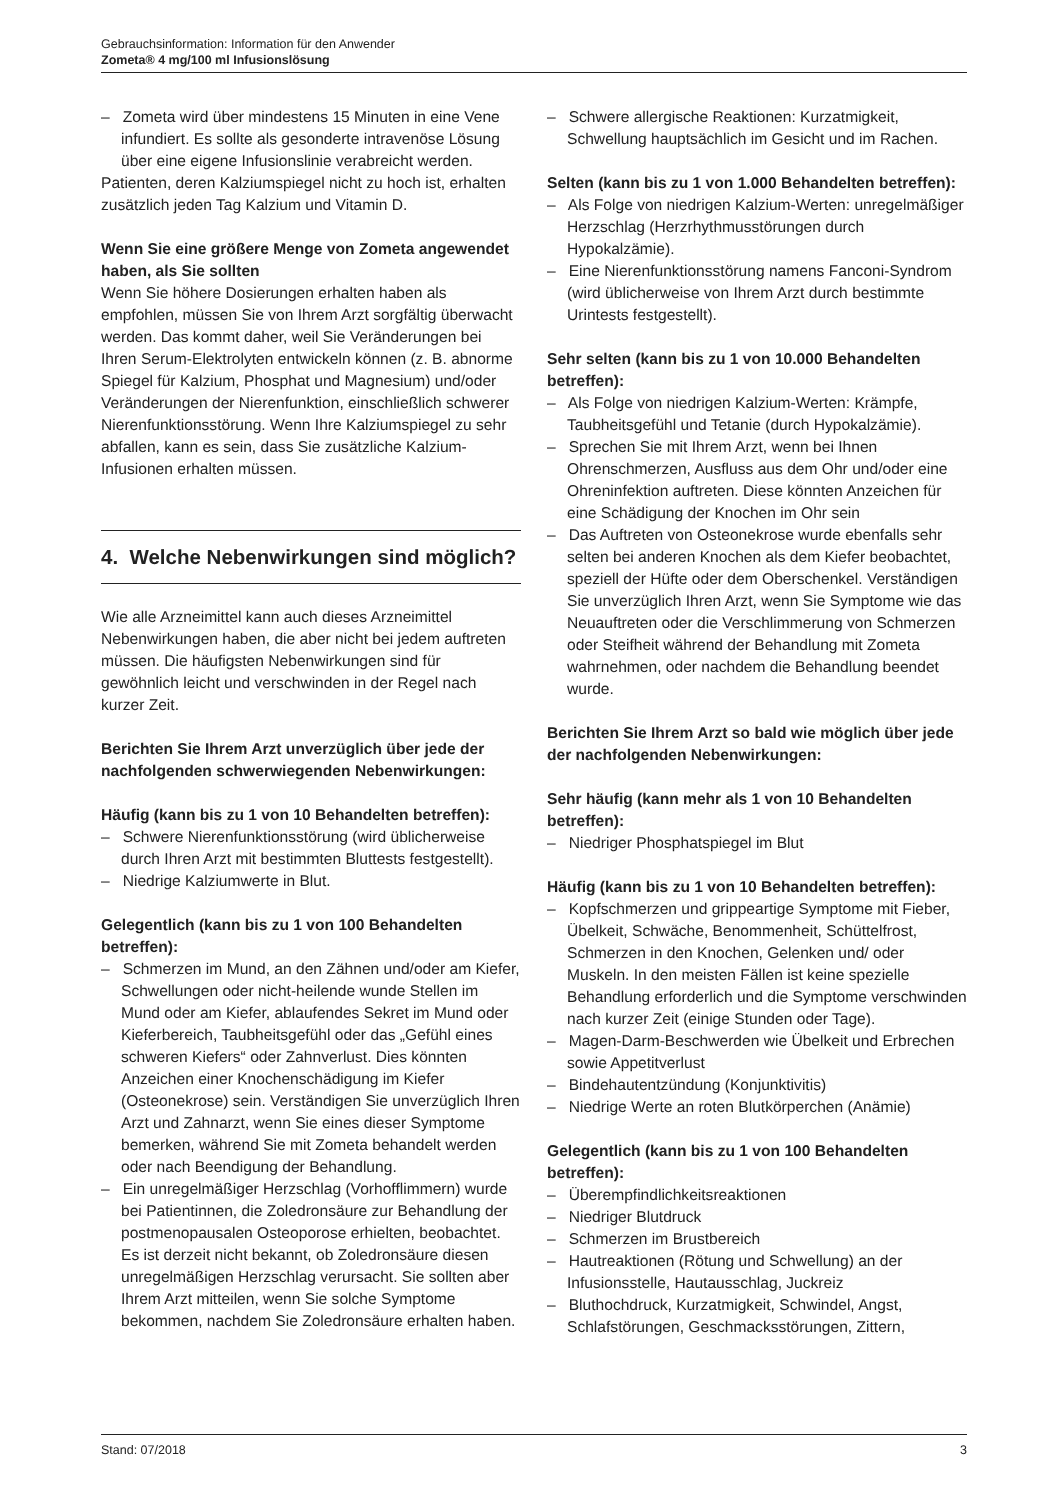Gebrauchsinformation: Information für den Anwender
Zometa® 4 mg/100 ml Infusionslösung
– Zometa wird über mindestens 15 Minuten in eine Vene infundiert. Es sollte als gesonderte intravenöse Lösung über eine eigene Infusionslinie verabreicht werden.
Patienten, deren Kalziumspiegel nicht zu hoch ist, erhalten zusätzlich jeden Tag Kalzium und Vitamin D.
Wenn Sie eine größere Menge von Zometa angewendet haben, als Sie sollten
Wenn Sie höhere Dosierungen erhalten haben als empfohlen, müssen Sie von Ihrem Arzt sorgfältig überwacht werden. Das kommt daher, weil Sie Veränderungen bei Ihren Serum-Elektrolyten entwickeln können (z. B. abnorme Spiegel für Kalzium, Phosphat und Magnesium) und/oder Veränderungen der Nierenfunktion, einschließlich schwerer Nierenfunktionsstörung. Wenn Ihre Kalziumspiegel zu sehr abfallen, kann es sein, dass Sie zusätzliche Kalzium-Infusionen erhalten müssen.
4. Welche Nebenwirkungen sind möglich?
Wie alle Arzneimittel kann auch dieses Arzneimittel Nebenwirkungen haben, die aber nicht bei jedem auftreten müssen. Die häufigsten Nebenwirkungen sind für gewöhnlich leicht und verschwinden in der Regel nach kurzer Zeit.
Berichten Sie Ihrem Arzt unverzüglich über jede der nachfolgenden schwerwiegenden Nebenwirkungen:
Häufig (kann bis zu 1 von 10 Behandelten betreffen):
– Schwere Nierenfunktionsstörung (wird üblicherweise durch Ihren Arzt mit bestimmten Bluttests festgestellt).
– Niedrige Kalziumwerte in Blut.
Gelegentlich (kann bis zu 1 von 100 Behandelten betreffen):
– Schmerzen im Mund, an den Zähnen und/oder am Kiefer, Schwellungen oder nicht-heilende wunde Stellen im Mund oder am Kiefer, ablaufendes Sekret im Mund oder Kieferbereich, Taubheitsgefühl oder das „Gefühl eines schweren Kiefers“ oder Zahnverlust. Dies könnten Anzeichen einer Knochenschädigung im Kiefer (Osteonekrose) sein. Verständigen Sie unverzüglich Ihren Arzt und Zahnarzt, wenn Sie eines dieser Symptome bemerken, während Sie mit Zometa behandelt werden oder nach Beendigung der Behandlung.
– Ein unregelmäßiger Herzschlag (Vorhofflimmern) wurde bei Patientinnen, die Zoledronsäure zur Behandlung der postmenopausalen Osteoporose erhielten, beobachtet. Es ist derzeit nicht bekannt, ob Zoledronsäure diesen unregelmäßigen Herzschlag verursacht. Sie sollten aber Ihrem Arzt mitteilen, wenn Sie solche Symptome bekommen, nachdem Sie Zoledronsäure erhalten haben.
– Schwere allergische Reaktionen: Kurzatmigkeit, Schwellung hauptsächlich im Gesicht und im Rachen.
Selten (kann bis zu 1 von 1.000 Behandelten betreffen):
– Als Folge von niedrigen Kalzium-Werten: unregelmäßiger Herzschlag (Herzrhythmusstörungen durch Hypokalzämie).
– Eine Nierenfunktionsstörung namens Fanconi-Syndrom (wird üblicherweise von Ihrem Arzt durch bestimmte Urintests festgestellt).
Sehr selten (kann bis zu 1 von 10.000 Behandelten betreffen):
– Als Folge von niedrigen Kalzium-Werten: Krämpfe, Taubheitsgefühl und Tetanie (durch Hypokalzämie).
– Sprechen Sie mit Ihrem Arzt, wenn bei Ihnen Ohrenschmerzen, Ausfluss aus dem Ohr und/oder eine Ohreninfektion auftreten. Diese könnten Anzeichen für eine Schädigung der Knochen im Ohr sein
– Das Auftreten von Osteonekrose wurde ebenfalls sehr selten bei anderen Knochen als dem Kiefer beobachtet, speziell der Hüfte oder dem Oberschenkel. Verständigen Sie unverzüglich Ihren Arzt, wenn Sie Symptome wie das Neuauftreten oder die Verschlimmerung von Schmerzen oder Steifheit während der Behandlung mit Zometa wahrnehmen, oder nachdem die Behandlung beendet wurde.
Berichten Sie Ihrem Arzt so bald wie möglich über jede der nachfolgenden Nebenwirkungen:
Sehr häufig (kann mehr als 1 von 10 Behandelten betreffen):
– Niedriger Phosphatspiegel im Blut
Häufig (kann bis zu 1 von 10 Behandelten betreffen):
– Kopfschmerzen und grippeartige Symptome mit Fieber, Übelkeit, Schwäche, Benommenheit, Schüttelfrost, Schmerzen in den Knochen, Gelenken und/ oder Muskeln. In den meisten Fällen ist keine spezielle Behandlung erforderlich und die Symptome verschwinden nach kurzer Zeit (einige Stunden oder Tage).
– Magen-Darm-Beschwerden wie Übelkeit und Erbrechen sowie Appetitverlust
– Bindehautentzündung (Konjunktivitis)
– Niedrige Werte an roten Blutkörperchen (Anämie)
Gelegentlich (kann bis zu 1 von 100 Behandelten betreffen):
– Überempfindlichkeitsreaktionen
– Niedriger Blutdruck
– Schmerzen im Brustbereich
– Hautreaktionen (Rötung und Schwellung) an der Infusionsstelle, Hautausschlag, Juckreiz
– Bluthochdruck, Kurzatmigkeit, Schwindel, Angst, Schlafstörungen, Geschmacksstörungen, Zittern,
Stand: 07/2018 3